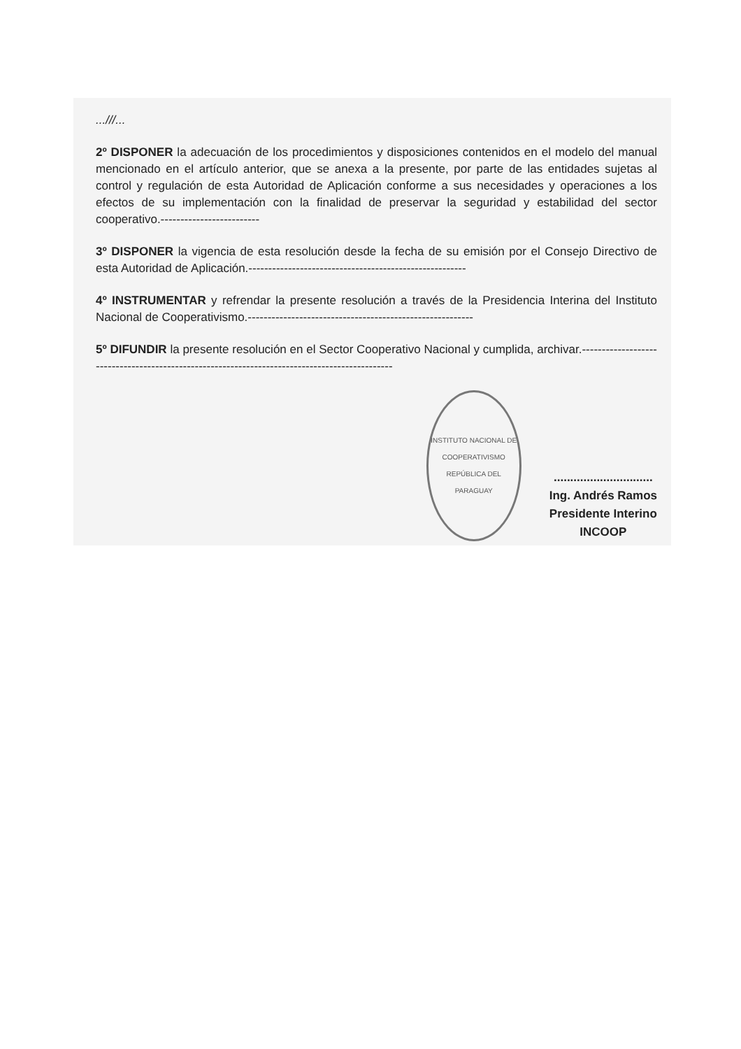...///...
2º DISPONER la adecuación de los procedimientos y disposiciones contenidos en el modelo del manual mencionado en el artículo anterior, que se anexa a la presente, por parte de las entidades sujetas al control y regulación de esta Autoridad de Aplicación conforme a sus necesidades y operaciones a los efectos de su implementación con la finalidad de preservar la seguridad y estabilidad del sector cooperativo.-------------------------
3º DISPONER la vigencia de esta resolución desde la fecha de su emisión por el Consejo Directivo de esta Autoridad de Aplicación.-------------------------------------------------------
4º INSTRUMENTAR y refrendar la presente resolución a través de la Presidencia Interina del Instituto Nacional de Cooperativismo.---------------------------------------------------------
5º DIFUNDIR la presente resolución en el Sector Cooperativo Nacional y cumplida, archivar.----------------------------------------------------------------------------------------------
INSTITUTO NACIONAL DE COOPERATIVISMO
REPÚBLICA DEL PARAGUAY
..............................
Ing. Andrés Ramos
Presidente Interino
INCOOP